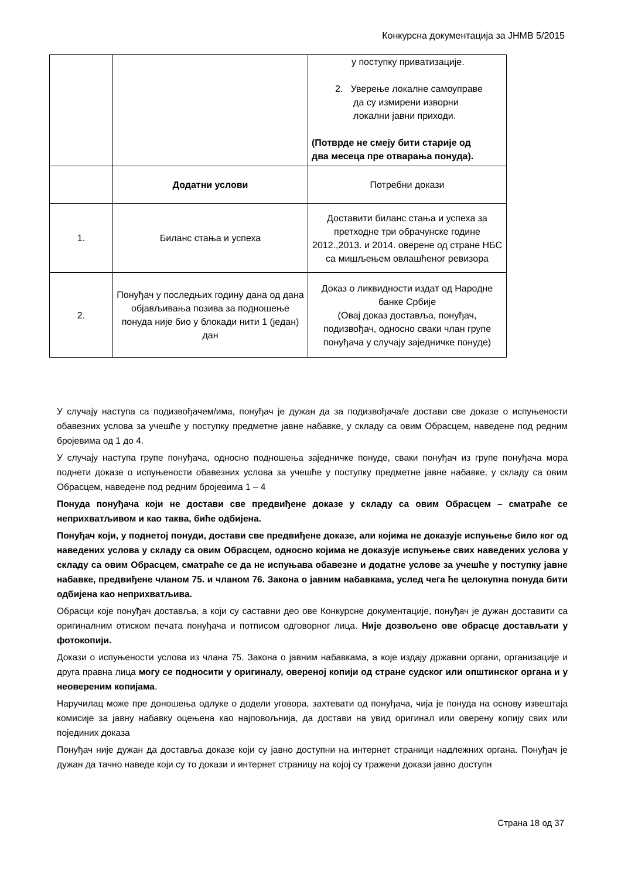Конкурсна документација за ЈНМВ 5/2015
| | | у поступку приватизације. 2. Уверење локалне самоуправе да су измирени изворни локални јавни приходи. (Потврде не смеју бити старије од два месеца пре отварања понуда). |
| | Додатни услови | Потребни докази |
| 1. | Биланс стања и успеха | Доставити биланс стања и успеха за претходне три обрачунске године 2012.,2013. и 2014. оверене од стране НБС са мишљењем овлашћеног ревизора |
| 2. | Понуђач у последњих годину дана од дана објављивања позива за подношење понуда није био у блокади нити 1 (један) дан | Доказ о ликвидности издат од Народне банке Србије (Овај доказ доставља, понуђач, подизвођач, односно сваки члан групе понуђача у случају заједничке понуде) |
У случају наступа са подизвођачем/има, понуђач је дужан да за подизвођача/е достави све доказе о испуњености обавезних услова за учешће у поступку предметне јавне набавке, у складу са овим Обрасцем, наведене под редним бројевима од 1 до 4.
У случају наступа групе понуђача, односно подношења заједничке понуде, сваки понуђач из групе понуђача мора поднети доказе о испуњености обавезних услова за учешће у поступку предметне јавне набавке, у складу са овим Обрасцем, наведене под редним бројевима 1 – 4
Понуда понуђача који не достави све предвиђене доказе у складу са овим Обрасцем – сматраће се неприхватљивом и као таква, биће одбијена.
Понуђач који, у поднетој понуди, достави све предвиђене доказе, али којима не доказује испуњење било ког од наведених услова у складу са овим Обрасцем, односно којима не доказује испуњење свих наведених услова у складу са овим Обрасцем, сматраће се да не испуњава обавезне и додатне услове за учешће у поступку јавне набавке, предвиђене чланом 75. и чланом 76. Закона о јавним набавкама, услед чега ће целокупна понуда бити одбијена као неприхватљива.
Обрасци које понуђач доставља, а који су саставни део ове Конкурсне документације, понуђач је дужан доставити са оригиналним отиском печата понуђача и потписом одговорног лица. Није дозвољено ове обрасце достављати у фотокопији.
Докази о испуњености услова из члана 75. Закона о јавним набавкама, а које издају државни органи, организације и друга правна лица могу се подносити у оригиналу, овереној копији од стране судског или општинског органа и у неовереним копијама.
Наручилац може пре доношења одлуке о додели уговора, захтевати од понуђача, чија је понуда на основу извештаја комисије за јавну набавку оцењена као најповољнија, да достави на увид оригинал или оверену копију свих или појединих доказа
Понуђач није дужан да доставља доказе који су јавно доступни на интернет страници надлежних органа. Понуђач је дужан да тачно наведе који су то докази и интернет страницу на којој су тражени докази јавно доступн
Страна 18 од 37